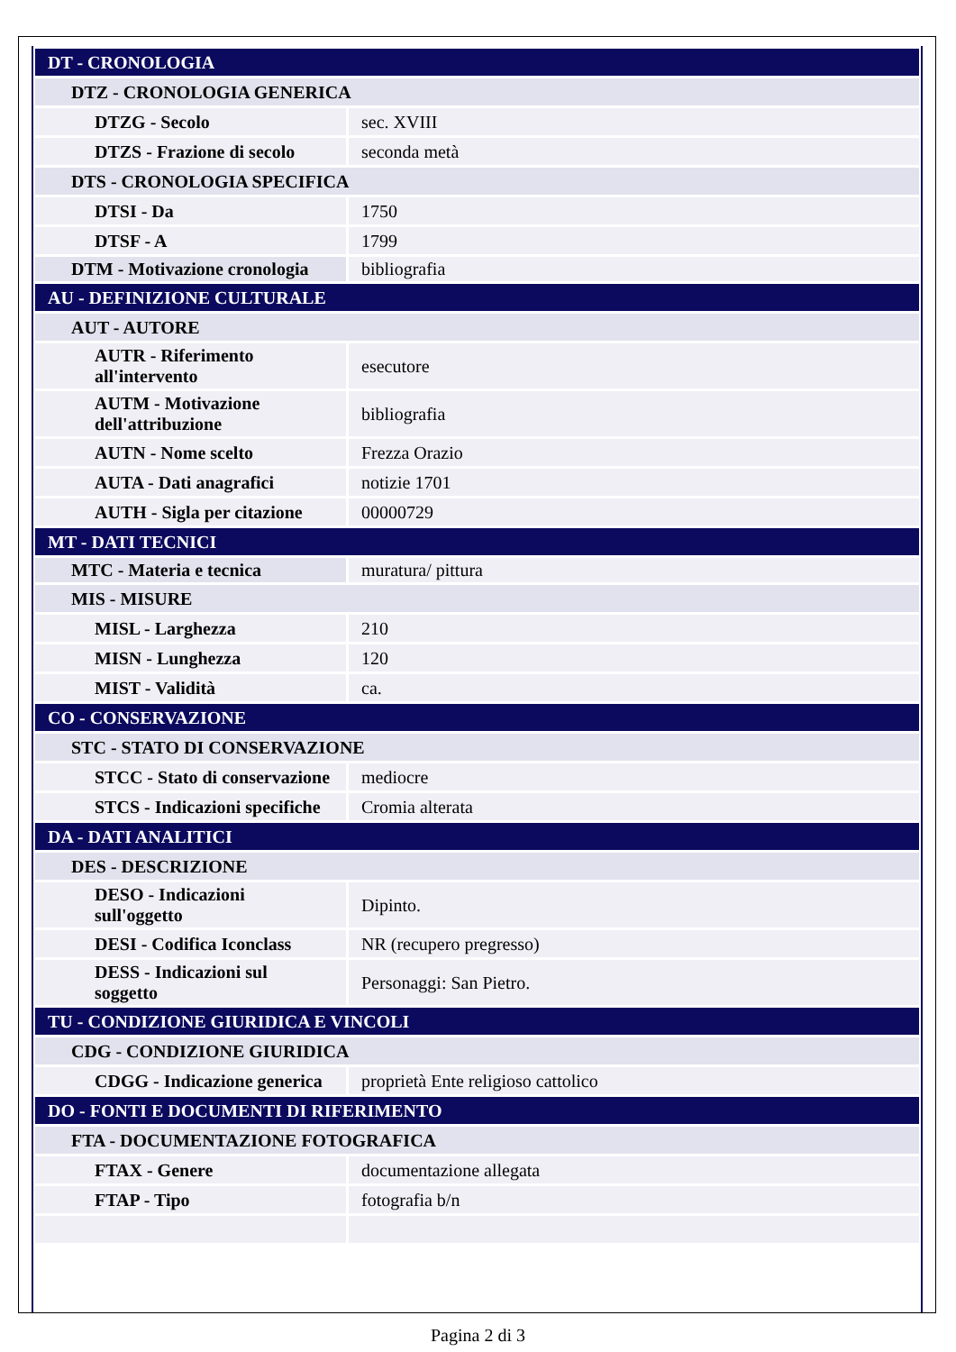| DT - CRONOLOGIA | |
| DTZ - CRONOLOGIA GENERICA | |
| DTZG - Secolo | sec. XVIII |
| DTZS - Frazione di secolo | seconda metà |
| DTS - CRONOLOGIA SPECIFICA | |
| DTSI - Da | 1750 |
| DTSF - A | 1799 |
| DTM - Motivazione cronologia | bibliografia |
| AU - DEFINIZIONE CULTURALE | |
| AUT - AUTORE | |
| AUTR - Riferimento all'intervento | esecutore |
| AUTM - Motivazione dell'attribuzione | bibliografia |
| AUTN - Nome scelto | Frezza Orazio |
| AUTA - Dati anagrafici | notizie 1701 |
| AUTH - Sigla per citazione | 00000729 |
| MT - DATI TECNICI | |
| MTC - Materia e tecnica | muratura/ pittura |
| MIS - MISURE | |
| MISL - Larghezza | 210 |
| MISN - Lunghezza | 120 |
| MIST - Validità | ca. |
| CO - CONSERVAZIONE | |
| STC - STATO DI CONSERVAZIONE | |
| STCC - Stato di conservazione | mediocre |
| STCS - Indicazioni specifiche | Cromia alterata |
| DA - DATI ANALITICI | |
| DES - DESCRIZIONE | |
| DESO - Indicazioni sull'oggetto | Dipinto. |
| DESI - Codifica Iconclass | NR (recupero pregresso) |
| DESS - Indicazioni sul soggetto | Personaggi: San Pietro. |
| TU - CONDIZIONE GIURIDICA E VINCOLI | |
| CDG - CONDIZIONE GIURIDICA | |
| CDGG - Indicazione generica | proprietà Ente religioso cattolico |
| DO - FONTI E DOCUMENTI DI RIFERIMENTO | |
| FTA - DOCUMENTAZIONE FOTOGRAFICA | |
| FTAX - Genere | documentazione allegata |
| FTAP - Tipo | fotografia b/n |
Pagina 2 di 3